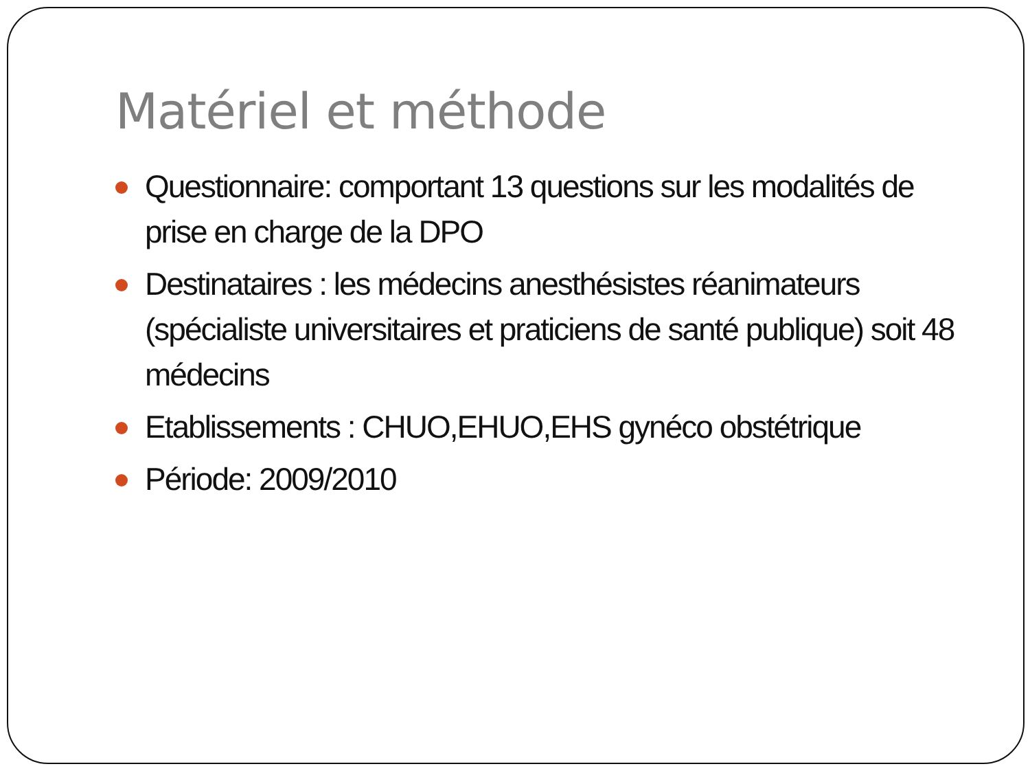Matériel et méthode
Questionnaire: comportant 13 questions sur les modalités de prise en charge de la DPO
Destinataires : les médecins anesthésistes réanimateurs (spécialiste universitaires et praticiens de santé publique) soit 48 médecins
Etablissements : CHUO,EHUO,EHS gynéco obstétrique
Période: 2009/2010